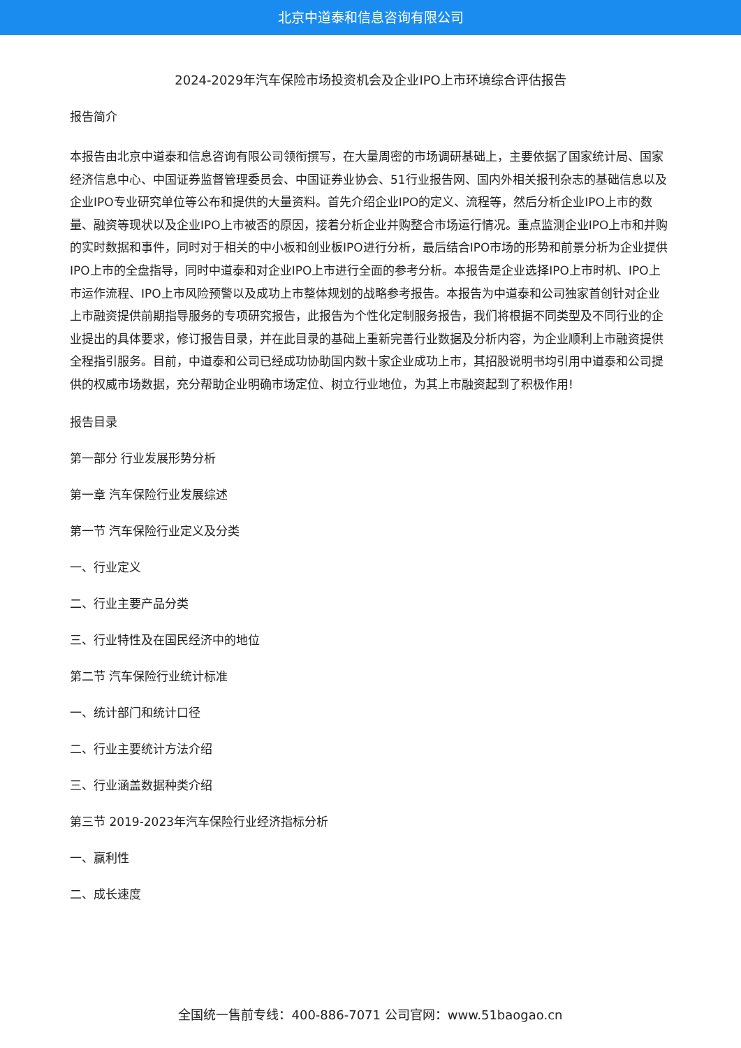北京中道泰和信息咨询有限公司
2024-2029年汽车保险市场投资机会及企业IPO上市环境综合评估报告
报告简介
本报告由北京中道泰和信息咨询有限公司领衔撰写，在大量周密的市场调研基础上，主要依据了国家统计局、国家经济信息中心、中国证券监督管理委员会、中国证券业协会、51行业报告网、国内外相关报刊杂志的基础信息以及企业IPO专业研究单位等公布和提供的大量资料。首先介绍企业IPO的定义、流程等，然后分析企业IPO上市的数量、融资等现状以及企业IPO上市被否的原因，接着分析企业并购整合市场运行情况。重点监测企业IPO上市和并购的实时数据和事件，同时对于相关的中小板和创业板IPO进行分析，最后结合IPO市场的形势和前景分析为企业提供IPO上市的全盘指导，同时中道泰和对企业IPO上市进行全面的参考分析。本报告是企业选择IPO上市时机、IPO上市运作流程、IPO上市风险预警以及成功上市整体规划的战略参考报告。本报告为中道泰和公司独家首创针对企业上市融资提供前期指导服务的专项研究报告，此报告为个性化定制服务报告，我们将根据不同类型及不同行业的企业提出的具体要求，修订报告目录，并在此目录的基础上重新完善行业数据及分析内容，为企业顺利上市融资提供全程指引服务。目前，中道泰和公司已经成功协助国内数十家企业成功上市，其招股说明书均引用中道泰和公司提供的权威市场数据，充分帮助企业明确市场定位、树立行业地位，为其上市融资起到了积极作用!
报告目录
第一部分 行业发展形势分析
第一章 汽车保险行业发展综述
第一节 汽车保险行业定义及分类
一、行业定义
二、行业主要产品分类
三、行业特性及在国民经济中的地位
第二节 汽车保险行业统计标准
一、统计部门和统计口径
二、行业主要统计方法介绍
三、行业涵盖数据种类介绍
第三节 2019-2023年汽车保险行业经济指标分析
一、赢利性
二、成长速度
全国统一售前专线：400-886-7071 公司官网：www.51baogao.cn